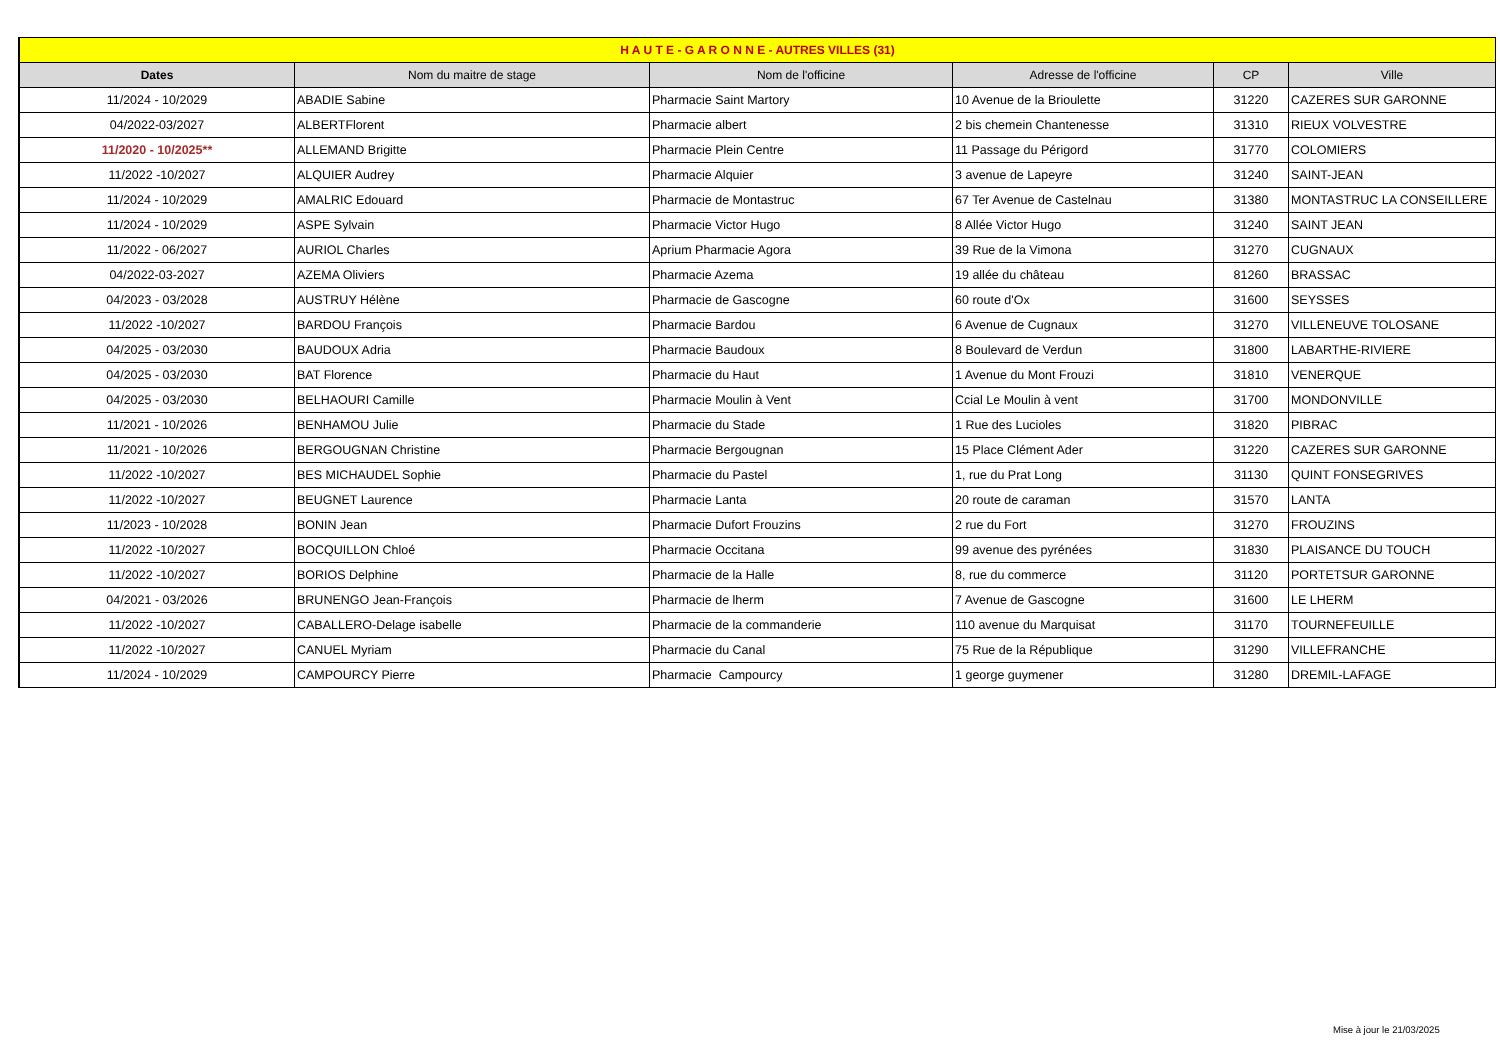| H A U T E - G A R O N N E - AUTRES VILLES (31) | | | | | |
| Dates | Nom du maitre de stage | Nom de l'officine | Adresse de l'officine | CP | Ville |
| 11/2024 - 10/2029 | ABADIE Sabine | Pharmacie Saint Martory | 10 Avenue de la Brioulette | 31220 | CAZERES SUR GARONNE |
| 04/2022-03/2027 | ALBERTFlorent | Pharmacie albert | 2 bis chemein Chantenesse | 31310 | RIEUX VOLVESTRE |
| 11/2020 - 10/2025** | ALLEMAND Brigitte | Pharmacie Plein Centre | 11 Passage du Périgord | 31770 | COLOMIERS |
| 11/2022 -10/2027 | ALQUIER Audrey | Pharmacie Alquier | 3 avenue de Lapeyre | 31240 | SAINT-JEAN |
| 11/2024 - 10/2029 | AMALRIC Edouard | Pharmacie de Montastruc | 67 Ter Avenue de Castelnau | 31380 | MONTASTRUC LA CONSEILLERE |
| 11/2024 - 10/2029 | ASPE Sylvain | Pharmacie Victor Hugo | 8 Allée Victor Hugo | 31240 | SAINT JEAN |
| 11/2022 - 06/2027 | AURIOL Charles | Aprium Pharmacie Agora | 39 Rue de la Vimona | 31270 | CUGNAUX |
| 04/2022-03-2027 | AZEMA Oliviers | Pharmacie Azema | 19 allée du château | 81260 | BRASSAC |
| 04/2023 - 03/2028 | AUSTRUY Hélène | Pharmacie de Gascogne | 60 route d'Ox | 31600 | SEYSSES |
| 11/2022 -10/2027 | BARDOU François | Pharmacie Bardou | 6 Avenue de Cugnaux | 31270 | VILLENEUVE TOLOSANE |
| 04/2025 - 03/2030 | BAUDOUX Adria | Pharmacie Baudoux | 8 Boulevard de Verdun | 31800 | LABARTHE-RIVIERE |
| 04/2025 - 03/2030 | BAT Florence | Pharmacie du Haut | 1 Avenue du Mont Frouzi | 31810 | VENERQUE |
| 04/2025 - 03/2030 | BELHAOURI Camille | Pharmacie Moulin à Vent | Ccial Le Moulin à vent | 31700 | MONDONVILLE |
| 11/2021 - 10/2026 | BENHAMOU Julie | Pharmacie du Stade | 1 Rue des Lucioles | 31820 | PIBRAC |
| 11/2021 - 10/2026 | BERGOUGNAN Christine | Pharmacie Bergougnan | 15 Place Clément Ader | 31220 | CAZERES SUR GARONNE |
| 11/2022 -10/2027 | BES MICHAUDEL Sophie | Pharmacie du Pastel | 1, rue du Prat Long | 31130 | QUINT FONSEGRIVES |
| 11/2022 -10/2027 | BEUGNET Laurence | Pharmacie Lanta | 20 route de caraman | 31570 | LANTA |
| 11/2023 - 10/2028 | BONIN Jean | Pharmacie Dufort Frouzins | 2 rue du Fort | 31270 | FROUZINS |
| 11/2022 -10/2027 | BOCQUILLON Chloé | Pharmacie Occitana | 99 avenue des pyrénées | 31830 | PLAISANCE DU TOUCH |
| 11/2022 -10/2027 | BORIOS Delphine | Pharmacie de la Halle | 8, rue du commerce | 31120 | PORTETSUR GARONNE |
| 04/2021 - 03/2026 | BRUNENGO Jean-François | Pharmacie de lherm | 7 Avenue de Gascogne | 31600 | LE LHERM |
| 11/2022 -10/2027 | CABALLERO-Delage isabelle | Pharmacie de la commanderie | 110 avenue du Marquisat | 31170 | TOURNEFEUILLE |
| 11/2022 -10/2027 | CANUEL Myriam | Pharmacie du Canal | 75 Rue de la République | 31290 | VILLEFRANCHE |
| 11/2024 - 10/2029 | CAMPOURCY Pierre | Pharmacie Campourcy | 1 george guymener | 31280 | DREMIL-LAFAGE |
Mise à jour le 21/03/2025